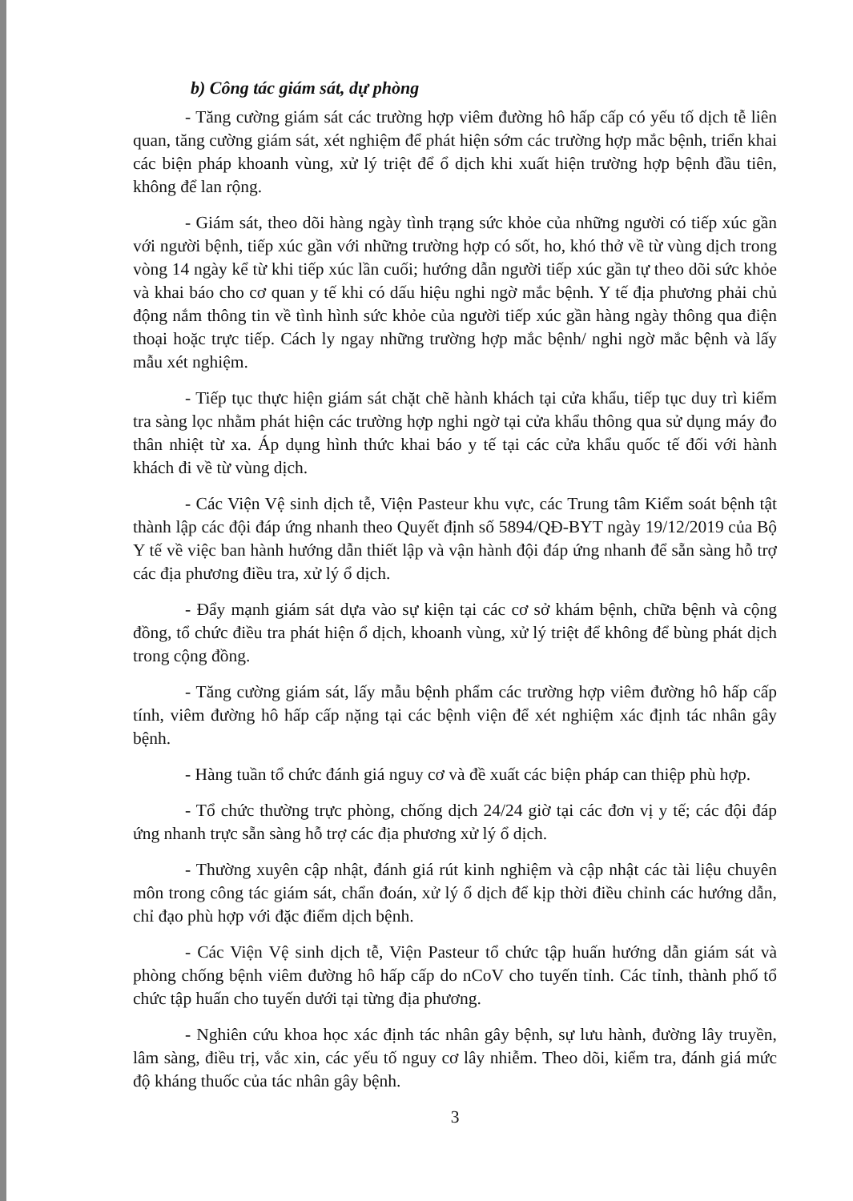b) Công tác giám sát, dự phòng
- Tăng cường giám sát các trường hợp viêm đường hô hấp cấp có yếu tố dịch tễ liên quan, tăng cường giám sát, xét nghiệm để phát hiện sớm các trường hợp mắc bệnh, triển khai các biện pháp khoanh vùng, xử lý triệt để ổ dịch khi xuất hiện trường hợp bệnh đầu tiên, không để lan rộng.
- Giám sát, theo dõi hàng ngày tình trạng sức khỏe của những người có tiếp xúc gần với người bệnh, tiếp xúc gần với những trường hợp có sốt, ho, khó thở về từ vùng dịch trong vòng 14 ngày kể từ khi tiếp xúc lần cuối; hướng dẫn người tiếp xúc gần tự theo dõi sức khỏe và khai báo cho cơ quan y tế khi có dấu hiệu nghi ngờ mắc bệnh. Y tế địa phương phải chủ động nắm thông tin về tình hình sức khỏe của người tiếp xúc gần hàng ngày thông qua điện thoại hoặc trực tiếp. Cách ly ngay những trường hợp mắc bệnh/ nghi ngờ mắc bệnh và lấy mẫu xét nghiệm.
- Tiếp tục thực hiện giám sát chặt chẽ hành khách tại cửa khẩu, tiếp tục duy trì kiểm tra sàng lọc nhằm phát hiện các trường hợp nghi ngờ tại cửa khẩu thông qua sử dụng máy đo thân nhiệt từ xa. Áp dụng hình thức khai báo y tế tại các cửa khẩu quốc tế đối với hành khách đi về từ vùng dịch.
- Các Viện Vệ sinh dịch tễ, Viện Pasteur khu vực, các Trung tâm Kiểm soát bệnh tật thành lập các đội đáp ứng nhanh theo Quyết định số 5894/QĐ-BYT ngày 19/12/2019 của Bộ Y tế về việc ban hành hướng dẫn thiết lập và vận hành đội đáp ứng nhanh để sẵn sàng hỗ trợ các địa phương điều tra, xử lý ổ dịch.
- Đẩy mạnh giám sát dựa vào sự kiện tại các cơ sở khám bệnh, chữa bệnh và cộng đồng, tổ chức điều tra phát hiện ổ dịch, khoanh vùng, xử lý triệt để không để bùng phát dịch trong cộng đồng.
- Tăng cường giám sát, lấy mẫu bệnh phẩm các trường hợp viêm đường hô hấp cấp tính, viêm đường hô hấp cấp nặng tại các bệnh viện để xét nghiệm xác định tác nhân gây bệnh.
- Hàng tuần tổ chức đánh giá nguy cơ và đề xuất các biện pháp can thiệp phù hợp.
- Tổ chức thường trực phòng, chống dịch 24/24 giờ tại các đơn vị y tế; các đội đáp ứng nhanh trực sẵn sàng hỗ trợ các địa phương xử lý ổ dịch.
- Thường xuyên cập nhật, đánh giá rút kinh nghiệm và cập nhật các tài liệu chuyên môn trong công tác giám sát, chẩn đoán, xử lý ổ dịch để kịp thời điều chỉnh các hướng dẫn, chỉ đạo phù hợp với đặc điểm dịch bệnh.
- Các Viện Vệ sinh dịch tễ, Viện Pasteur tổ chức tập huấn hướng dẫn giám sát và phòng chống bệnh viêm đường hô hấp cấp do nCoV cho tuyến tỉnh. Các tỉnh, thành phố tổ chức tập huấn cho tuyến dưới tại từng địa phương.
- Nghiên cứu khoa học xác định tác nhân gây bệnh, sự lưu hành, đường lây truyền, lâm sàng, điều trị, vắc xin, các yếu tố nguy cơ lây nhiễm. Theo dõi, kiểm tra, đánh giá mức độ kháng thuốc của tác nhân gây bệnh.
3